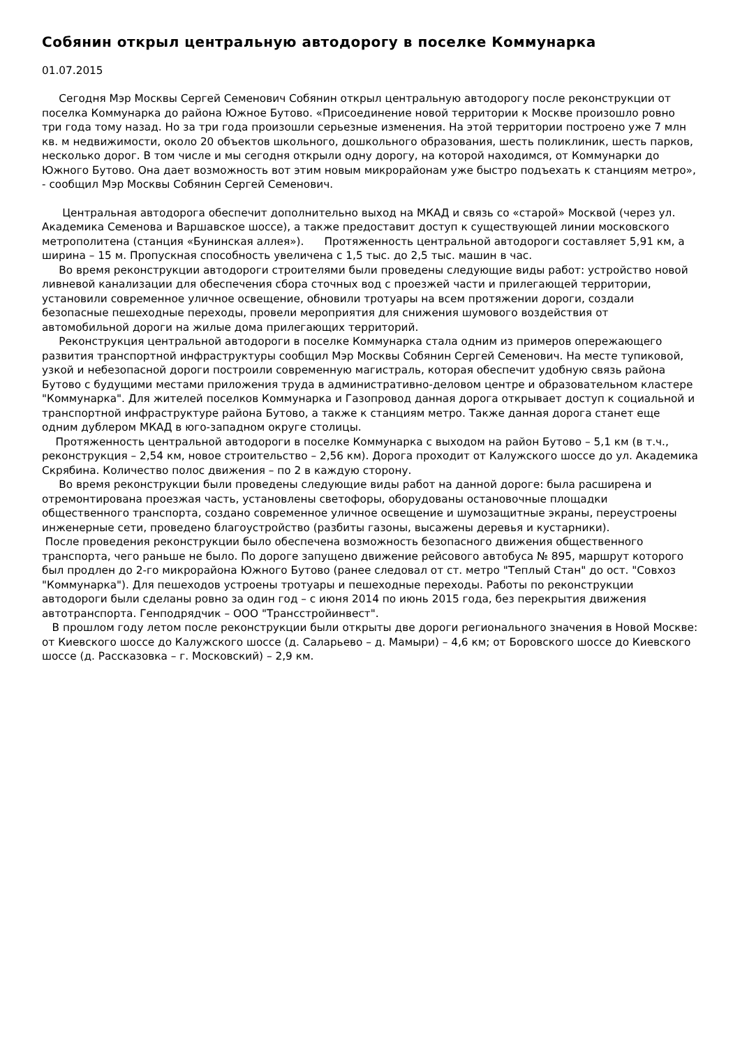Собянин открыл центральную автодорогу в поселке Коммунарка
01.07.2015
Сегодня Мэр Москвы Сергей Семенович Собянин открыл центральную автодорогу после реконструкции от поселка Коммунарка до района Южное Бутово. «Присоединение новой территории к Москве произошло ровно три года тому назад. Но за три года произошли серьезные изменения. На этой территории построено уже 7 млн кв. м недвижимости, около 20 объектов школьного, дошкольного образования, шесть поликлиник, шесть парков, несколько дорог. В том числе и мы сегодня открыли одну дорогу, на которой находимся, от Коммунарки до Южного Бутово. Она дает возможность вот этим новым микрорайонам уже быстро подъехать к станциям метро», - сообщил Мэр Москвы Собянин Сергей Семенович.
Центральная автодорога обеспечит дополнительно выход на МКАД и связь со «старой» Москвой (через ул. Академика Семенова и Варшавское шоссе), а также предоставит доступ к существующей линии московского метрополитена (станция «Бунинская аллея»). Протяженность центральной автодороги составляет 5,91 км, а ширина – 15 м. Пропускная способность увеличена с 1,5 тыс. до 2,5 тыс. машин в час.
Во время реконструкции автодороги строителями были проведены следующие виды работ: устройство новой ливневой канализации для обеспечения сбора сточных вод с проезжей части и прилегающей территории, установили современное уличное освещение, обновили тротуары на всем протяжении дороги, создали безопасные пешеходные переходы, провели мероприятия для снижения шумового воздействия от автомобильной дороги на жилые дома прилегающих территорий.
Реконструкция центральной автодороги в поселке Коммунарка стала одним из примеров опережающего развития транспортной инфраструктуры сообщил Мэр Москвы Собянин Сергей Семенович. На месте тупиковой, узкой и небезопасной дороги построили современную магистраль, которая обеспечит удобную связь района Бутово с будущими местами приложения труда в административно-деловом центре и образовательном кластере "Коммунарка". Для жителей поселков Коммунарка и Газопровод данная дорога открывает доступ к социальной и транспортной инфраструктуре района Бутово, а также к станциям метро. Также данная дорога станет еще одним дублером МКАД в юго-западном округе столицы.
Протяженность центральной автодороги в поселке Коммунарка с выходом на район Бутово – 5,1 км (в т.ч., реконструкция – 2,54 км, новое строительство – 2,56 км). Дорога проходит от Калужского шоссе до ул. Академика Скрябина. Количество полос движения – по 2 в каждую сторону.
Во время реконструкции были проведены следующие виды работ на данной дороге: была расширена и отремонтирована проезжая часть, установлены светофоры, оборудованы остановочные площадки общественного транспорта, создано современное уличное освещение и шумозащитные экраны, переустроены инженерные сети, проведено благоустройство (разбиты газоны, высажены деревья и кустарники).
После проведения реконструкции было обеспечена возможность безопасного движения общественного транспорта, чего раньше не было. По дороге запущено движение рейсового автобуса № 895, маршрут которого был продлен до 2-го микрорайона Южного Бутово (ранее следовал от ст. метро "Теплый Стан" до ост. "Совхоз "Коммунарка"). Для пешеходов устроены тротуары и пешеходные переходы. Работы по реконструкции автодороги были сделаны ровно за один год – с июня 2014 по июнь 2015 года, без перекрытия движения автотранспорта. Генподрядчик – ООО "Трансстройинвест".
В прошлом году летом после реконструкции были открыты две дороги регионального значения в Новой Москве: от Киевского шоссе до Калужского шоссе (д. Саларьево – д. Мамыри) – 4,6 км; от Боровского шоссе до Киевского шоссе (д. Рассказовка – г. Московский) – 2,9 км.